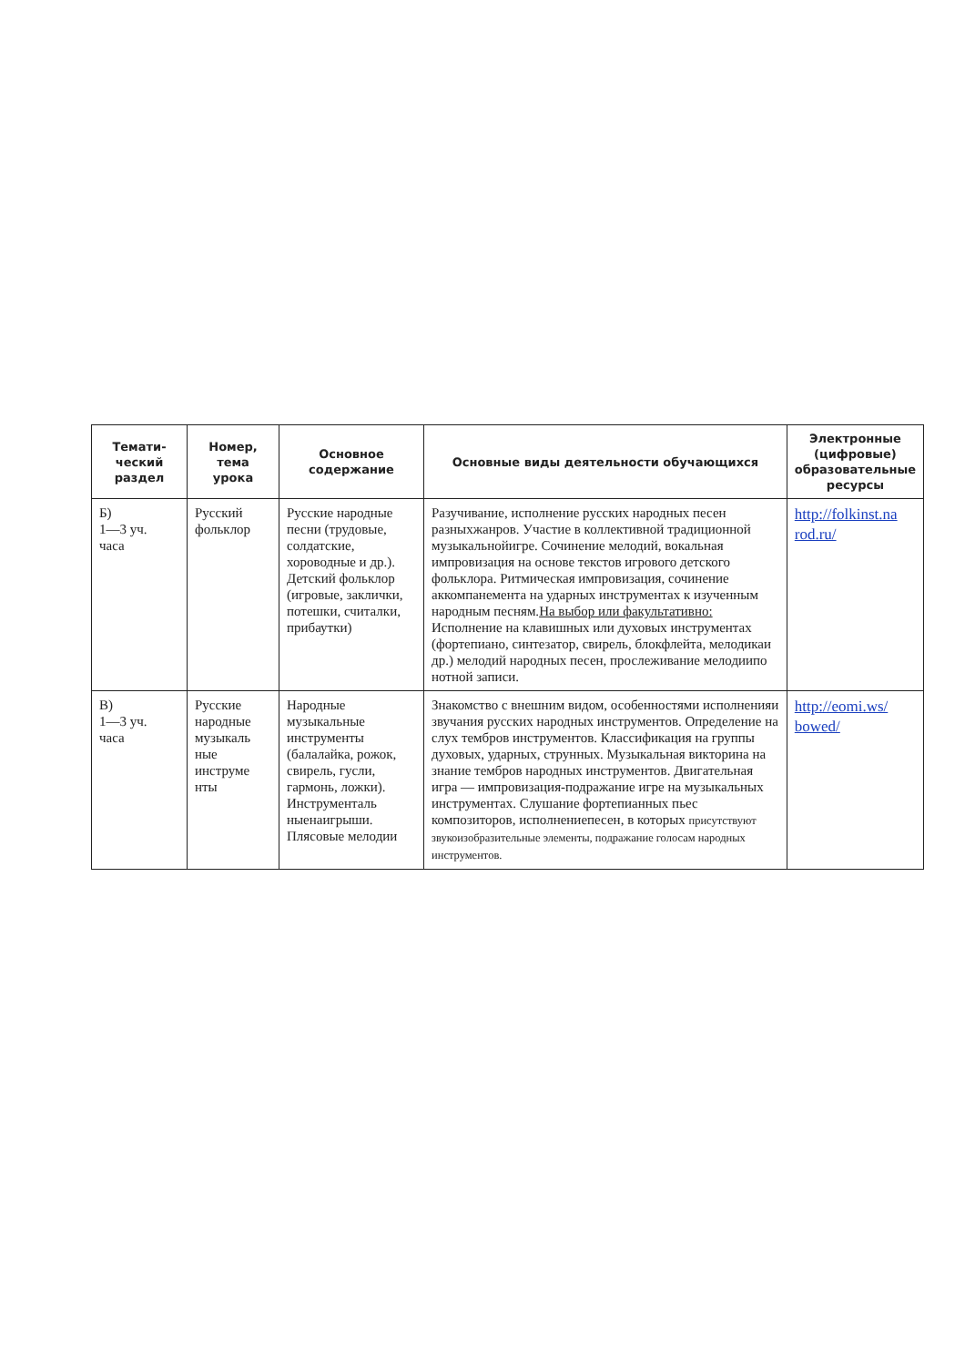| Темати- ческий раздел | Номер, тема урока | Основное содержание | Основные виды деятельности обучающихся | Электронные (цифровые) образовательные ресурсы |
| --- | --- | --- | --- | --- |
| Б) 1—3 уч. часа | Русский фольклор | Русские народные песни (трудовые, солдатские, хороводные и др.). Детский фольклор (игровые, заклички, потешки, считалки, прибаутки) | Разучивание, исполнение русских народных песен разныхжанров. Участие в коллективной традиционной музыкальнойигре. Сочинение мелодий, вокальная импровизация на основе текстов игрового детского фольклора. Ритмическая импровизация, сочинение аккомпанемента на ударных инструментах к изученным народным песням. На выбор или факультативно: Исполнение на клавишных или духовых инструментах (фортепиано, синтезатор, свирель, блокфлейта, мелодикаи др.) мелодий народных песен, прослеживание мелодиипо нотной записи. | http://folkinst.na rod.ru/ |
| В) 1—3 уч. часа | Русские народные музыкаль ные инструме нты | Народные музыкальные инструменты (балалайка, рожок, свирель, гусли, гармонь, ложки). Инструменталь ныенаигрыши. Плясовые мелодии | Знакомство с внешним видом, особенностями исполненияи звучания русских народных инструментов. Определение на слух тембров инструментов. Классификация на группы духовых, ударных, струнных. Музыкальная викторина на знание тембров народных инструментов. Двигательная игра — импровизация-подражание игре на музыкальных инструментах. Слушание фортепианных пьес композиторов, исполнениепесен, в которых присутствуют звукоизобразительные элементы, подражание голосам народных инструментов. | http://eomi.ws/ bowed/ |